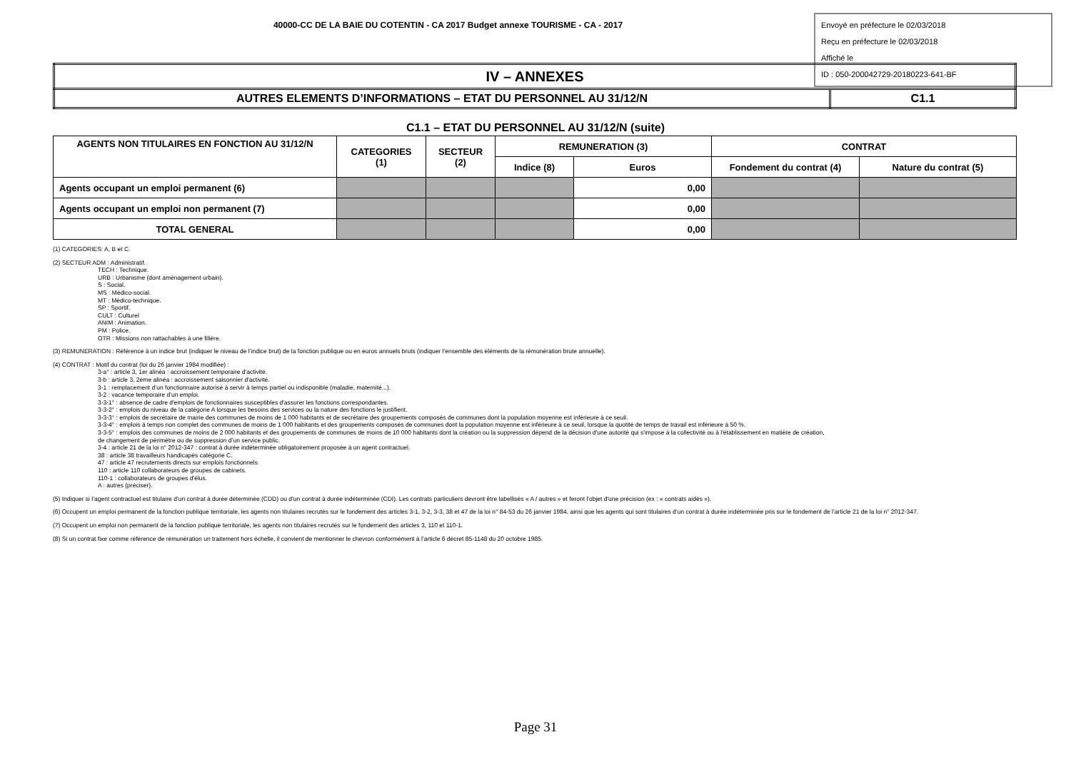40000-CC DE LA BAIE DU COTENTIN - CA 2017 Budget annexe TOURISME - CA - 2017
Envoyé en préfecture le 02/03/2018
Reçu en préfecture le 02/03/2018
Affiché le
ID : 050-200042729-20180223-641-BF
| IV – ANNEXES | |
| AUTRES ELEMENTS D’INFORMATIONS – ETAT DU PERSONNEL AU 31/12/N | C1.1 |
C1.1 – ETAT DU PERSONNEL AU 31/12/N (suite)
| AGENTS NON TITULAIRES EN FONCTION AU 31/12/N | CATEGORIES (1) | SECTEUR (2) | REMUNERATION (3) | | CONTRAT | |
| --- | --- | --- | --- | --- | --- | --- |
| | | | Indice (8) | Euros | Fondement du contrat (4) | Nature du contrat (5) |
| Agents occupant un emploi permanent (6) | | | | 0,00 | | |
| Agents occupant un emploi non permanent (7) | | | | 0,00 | | |
| TOTAL GENERAL | | | | 0,00 | | |
(1) CATEGORIES: A, B et C.
(2) SECTEUR ADM : Administratif.
TECH : Technique.
URB : Urbanisme (dont aménagement urbain).
S : Social.
MS : Médico-social.
MT : Médico-technique.
SP : Sportif.
CULT : Culturel
ANIM : Animation.
PM : Police.
OTR : Missions non rattachables à une filière.
(3) REMUNERATION : Référence à un indice brut (indiquer le niveau de l’indice brut) de la fonction publique ou en euros annuels bruts (indiquer l’ensemble des éléments de la rémunération brute annuelle).
(4) CONTRAT : Motif du contrat (loi du 26 janvier 1984 modifiée) :
3-a° : article 3, 1er alinéa : accroissement temporaire d'activité.
3-b : article 3, 2ème alinéa : accroissement saisonnier d'activité.
3-1 : remplacement d’un fonctionnaire autorisé à servir à temps partiel ou indisponible (maladie, maternité...).
3-2 : vacance temporaire d’un emploi.
3-3-1° : absence de cadre d'emplois de fonctionnaires susceptibles d'assurer les fonctions correspondantes.
3-3-2° : emplois du niveau de la catégorie A lorsque les besoins des services ou la nature des fonctions le justifient.
3-3-3° : emplois de secrétaire de mairie des communes de moins de 1 000 habitants et de secrétaire des groupements composés de communes dont la population moyenne est inférieure à ce seuil.
3-3-4° : emplois à temps non complet des communes de moins de 1 000 habitants et des groupements composés de communes dont la population moyenne est inférieure à ce seuil, lorsque la quotité de temps de travail est inférieure à 50 %.
3-3-5° : emplois des communes de moins de 2 000 habitants et des groupements de communes de moins de 10 000 habitants dont la création ou la suppression dépend de la décision d'une autorité qui s'impose à la collectivité ou à l'établissement en matière de création,
de changement de périmètre ou de suppression d’un service public.
3-4 : article 21 de la loi n° 2012-347 : contrat à durée indéterminée obligatoirement proposée à un agent contractuel.
38 : article 38 travailleurs handicapés catégorie C.
47 : article 47 recrutements directs sur emplois fonctionnels
110 : article 110 collaborateurs de groupes de cabinets.
110-1 : collaborateurs de groupes d'élus.
A : autres (préciser).
(5) Indiquer si l’agent contractuel est titulaire d’un contrat à durée déterminée (CDD) ou d’un contrat à durée indéterminée (CDI). Les contrats particuliers devront être labellisés « A / autres » et feront l'objet d'une précision (ex : « contrats aidés »).
(6) Occupent un emploi permanent de la fonction publique territoriale, les agents non titulaires recrutés sur le fondement des articles 3-1, 3-2, 3-3, 38 et 47 de la loi n° 84-53 du 26 janvier 1984, ainsi que les agents qui sont titulaires d’un contrat à durée indéterminée pris sur le fondement de l’article 21 de la loi n° 2012-347.
(7) Occupent un emploi non permanent de la fonction publique territoriale, les agents non titulaires recrutés sur le fondement des articles 3, 110 et 110-1.
(8) Si un contrat fixe comme référence de rémunération un traitement hors échelle, il convient de mentionner le chevron conformément à l’article 6 décret 85-1148 du 20 octobre 1985.
Page 31